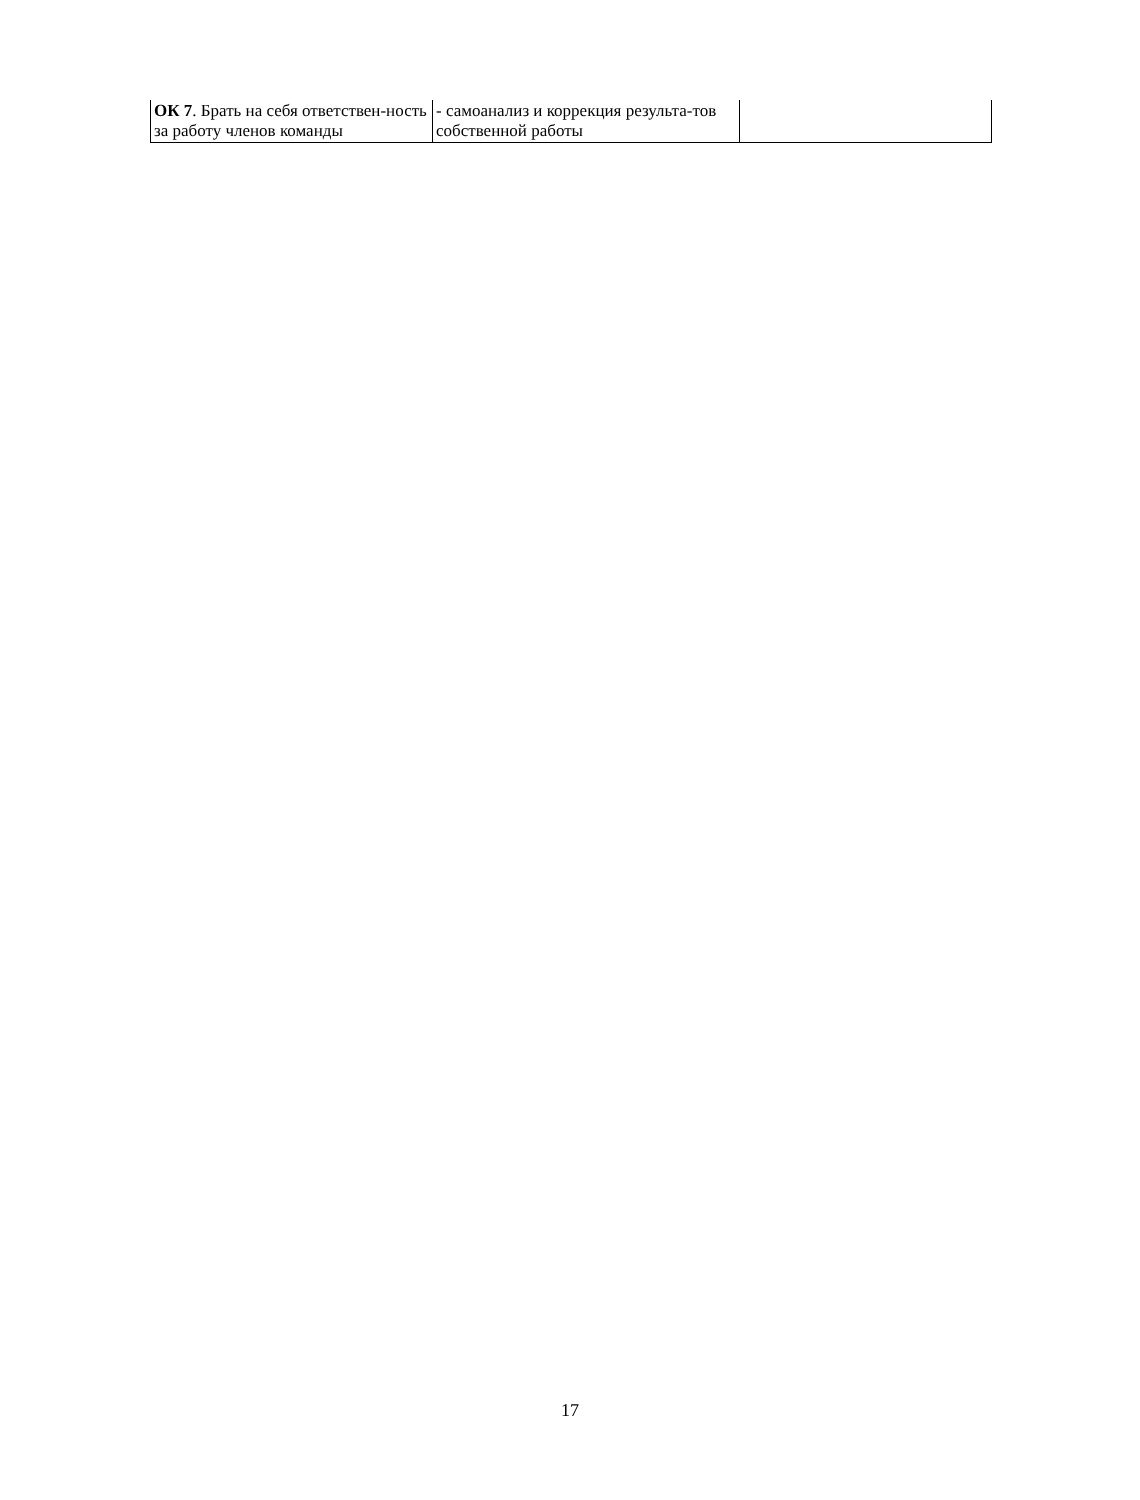| ОК 7 . Брать на себя ответствен-ность за работу членов команды | - самоанализ и коррекция результа-тов собственной работы | |
17